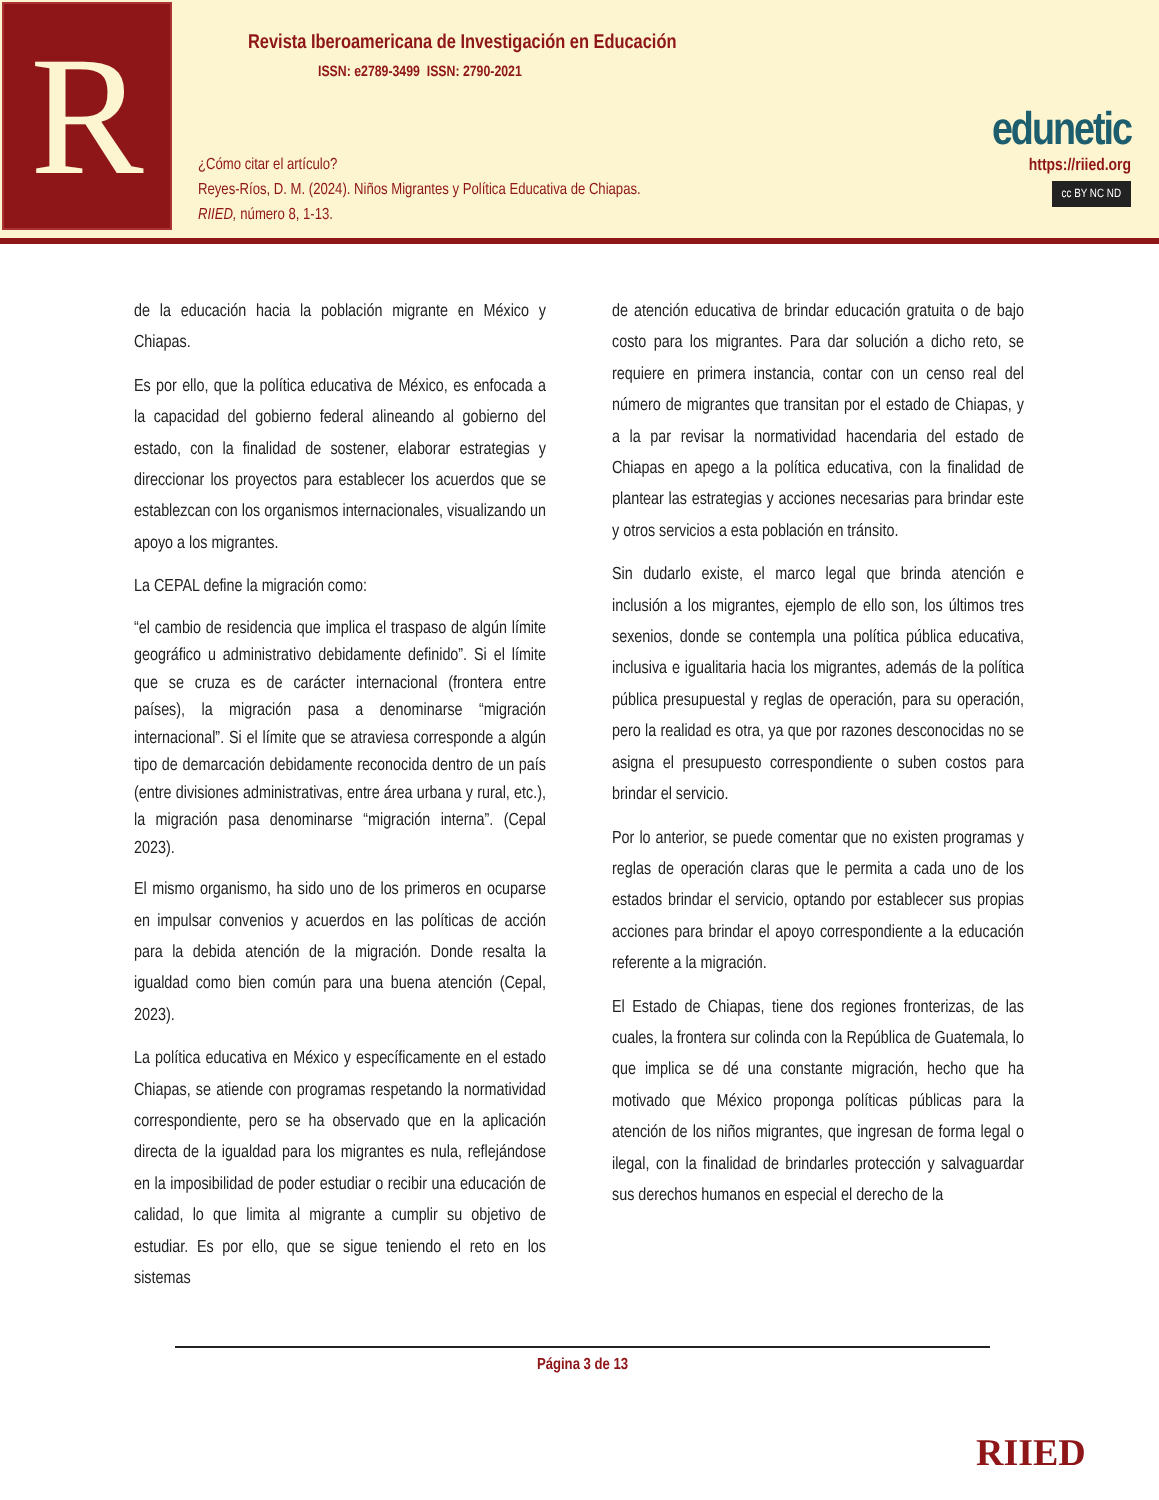R
Revista Iberoamericana de Investigación en Educación
ISSN: e2789-3499 ISSN: 2790-2021
¿Cómo citar el artículo?
Reyes-Ríos, D. M. (2024). Niños Migrantes y Política Educativa de Chiapas.
RIIED, número 8, 1-13.
edunetic
https://riied.org
cc BY NC ND
de la educación hacia la población migrante en México y Chiapas.
Es por ello, que la política educativa de México, es enfocada a la capacidad del gobierno federal alineando al gobierno del estado, con la finalidad de sostener, elaborar estrategias y direccionar los proyectos para establecer los acuerdos que se establezcan con los organismos internacionales, visualizando un apoyo a los migrantes.
La CEPAL define la migración como:
“el cambio de residencia que implica el traspaso de algún límite geográfico u administrativo debidamente definido”. Si el límite que se cruza es de carácter internacional (frontera entre países), la migración pasa a denominarse “migración internacional”. Si el límite que se atraviesa corresponde a algún tipo de demarcación debidamente reconocida dentro de un país (entre divisiones administrativas, entre área urbana y rural, etc.), la migración pasa denominarse “migración interna”. (Cepal 2023).
El mismo organismo, ha sido uno de los primeros en ocuparse en impulsar convenios y acuerdos en las políticas de acción para la debida atención de la migración. Donde resalta la igualdad como bien común para una buena atención (Cepal, 2023).
La política educativa en México y específicamente en el estado Chiapas, se atiende con programas respetando la normatividad correspondiente, pero se ha observado que en la aplicación directa de la igualdad para los migrantes es nula, reflejándose en la imposibilidad de poder estudiar o recibir una educación de calidad, lo que limita al migrante a cumplir su objetivo de estudiar. Es por ello, que se sigue teniendo el reto en los sistemas
de atención educativa de brindar educación gratuita o de bajo costo para los migrantes. Para dar solución a dicho reto, se requiere en primera instancia, contar con un censo real del número de migrantes que transitan por el estado de Chiapas, y a la par revisar la normatividad hacendaria del estado de Chiapas en apego a la política educativa, con la finalidad de plantear las estrategias y acciones necesarias para brindar este y otros servicios a esta población en tránsito.
Sin dudarlo existe, el marco legal que brinda atención e inclusión a los migrantes, ejemplo de ello son, los últimos tres sexenios, donde se contempla una política pública educativa, inclusiva e igualitaria hacia los migrantes, además de la política pública presupuestal y reglas de operación, para su operación, pero la realidad es otra, ya que por razones desconocidas no se asigna el presupuesto correspondiente o suben costos para brindar el servicio.
Por lo anterior, se puede comentar que no existen programas y reglas de operación claras que le permita a cada uno de los estados brindar el servicio, optando por establecer sus propias acciones para brindar el apoyo correspondiente a la educación referente a la migración.
El Estado de Chiapas, tiene dos regiones fronterizas, de las cuales, la frontera sur colinda con la República de Guatemala, lo que implica se dé una constante migración, hecho que ha motivado que México proponga políticas públicas para la atención de los niños migrantes, que ingresan de forma legal o ilegal, con la finalidad de brindarles protección y salvaguardar sus derechos humanos en especial el derecho de la
Página 3 de 13
RIIED